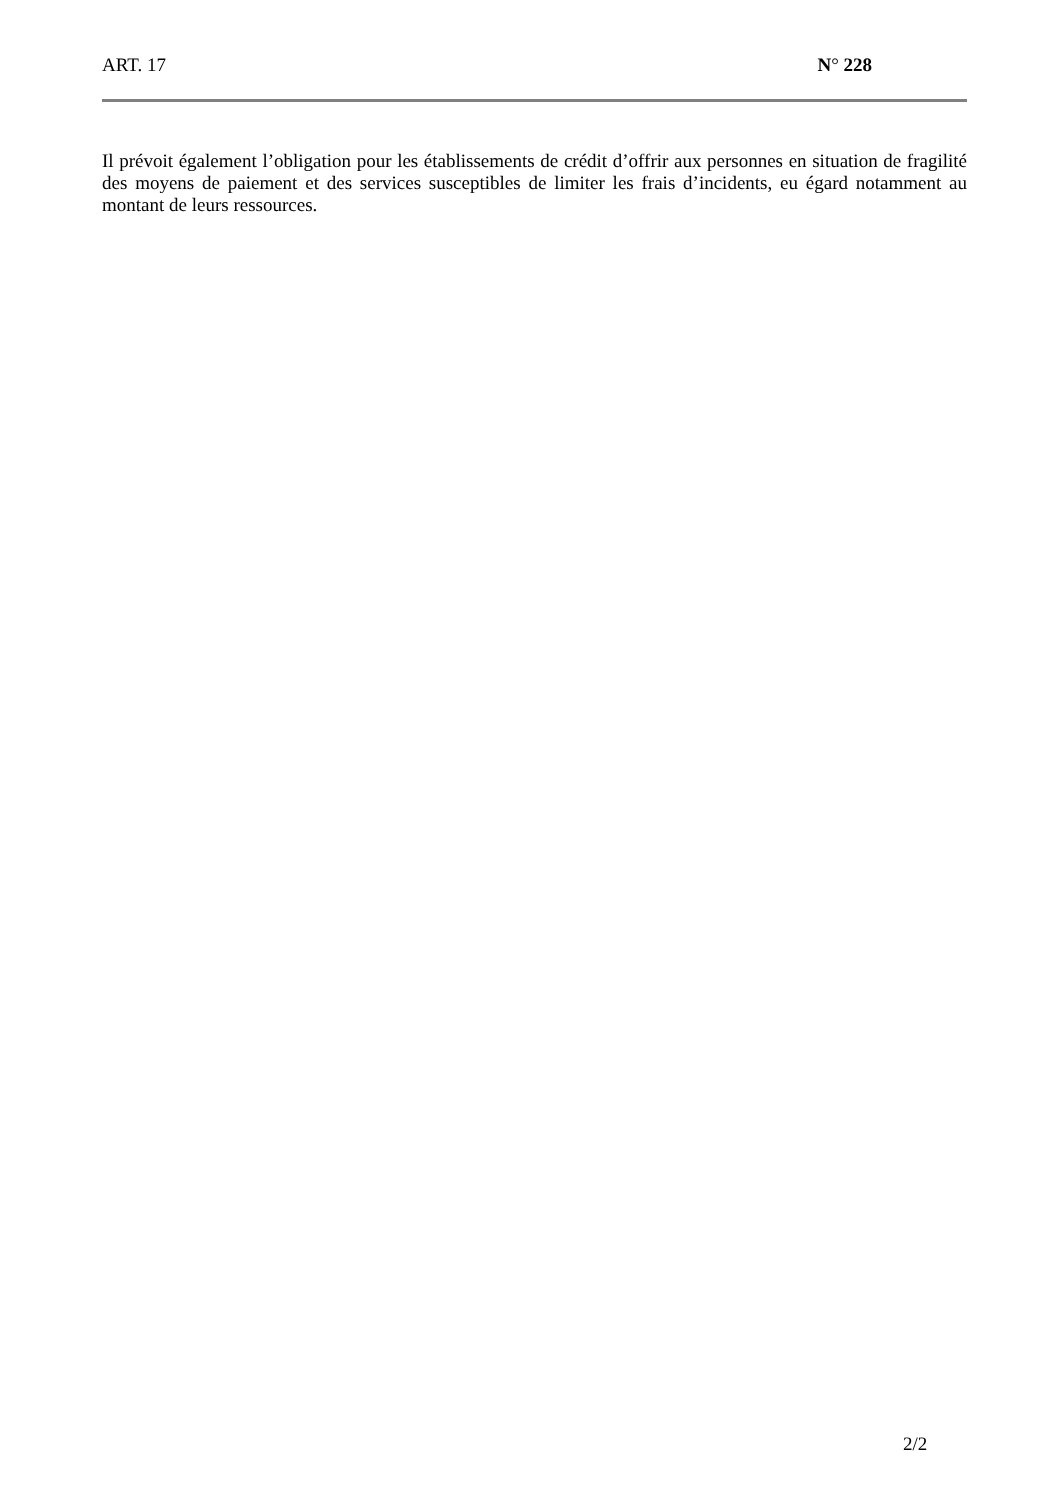ART. 17 N° 228
Il prévoit également l’obligation pour les établissements de crédit d’offrir aux personnes en situation de fragilité des moyens de paiement et des services susceptibles de limiter les frais d’incidents, eu égard notamment au montant de leurs ressources.
2/2